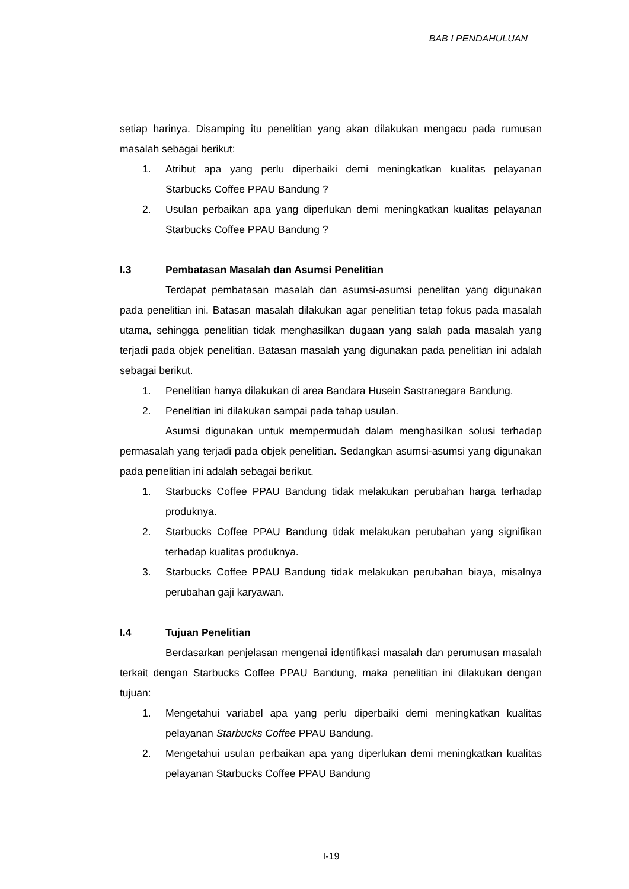BAB I PENDAHULUAN
setiap harinya. Disamping itu penelitian yang akan dilakukan mengacu pada rumusan masalah sebagai berikut:
1. Atribut apa yang perlu diperbaiki demi meningkatkan kualitas pelayanan Starbucks Coffee PPAU Bandung ?
2. Usulan perbaikan apa yang diperlukan demi meningkatkan kualitas pelayanan Starbucks Coffee PPAU Bandung ?
I.3 Pembatasan Masalah dan Asumsi Penelitian
Terdapat pembatasan masalah dan asumsi-asumsi penelitan yang digunakan pada penelitian ini. Batasan masalah dilakukan agar penelitian tetap fokus pada masalah utama, sehingga penelitian tidak menghasilkan dugaan yang salah pada masalah yang terjadi pada objek penelitian. Batasan masalah yang digunakan pada penelitian ini adalah sebagai berikut.
1. Penelitian hanya dilakukan di area Bandara Husein Sastranegara Bandung.
2. Penelitian ini dilakukan sampai pada tahap usulan.
Asumsi digunakan untuk mempermudah dalam menghasilkan solusi terhadap permasalah yang terjadi pada objek penelitian. Sedangkan asumsi-asumsi yang digunakan pada penelitian ini adalah sebagai berikut.
1. Starbucks Coffee PPAU Bandung tidak melakukan perubahan harga terhadap produknya.
2. Starbucks Coffee PPAU Bandung tidak melakukan perubahan yang signifikan terhadap kualitas produknya.
3. Starbucks Coffee PPAU Bandung tidak melakukan perubahan biaya, misalnya perubahan gaji karyawan.
I.4 Tujuan Penelitian
Berdasarkan penjelasan mengenai identifikasi masalah dan perumusan masalah terkait dengan Starbucks Coffee PPAU Bandung, maka penelitian ini dilakukan dengan tujuan:
1. Mengetahui variabel apa yang perlu diperbaiki demi meningkatkan kualitas pelayanan Starbucks Coffee PPAU Bandung.
2. Mengetahui usulan perbaikan apa yang diperlukan demi meningkatkan kualitas pelayanan Starbucks Coffee PPAU Bandung
I-19